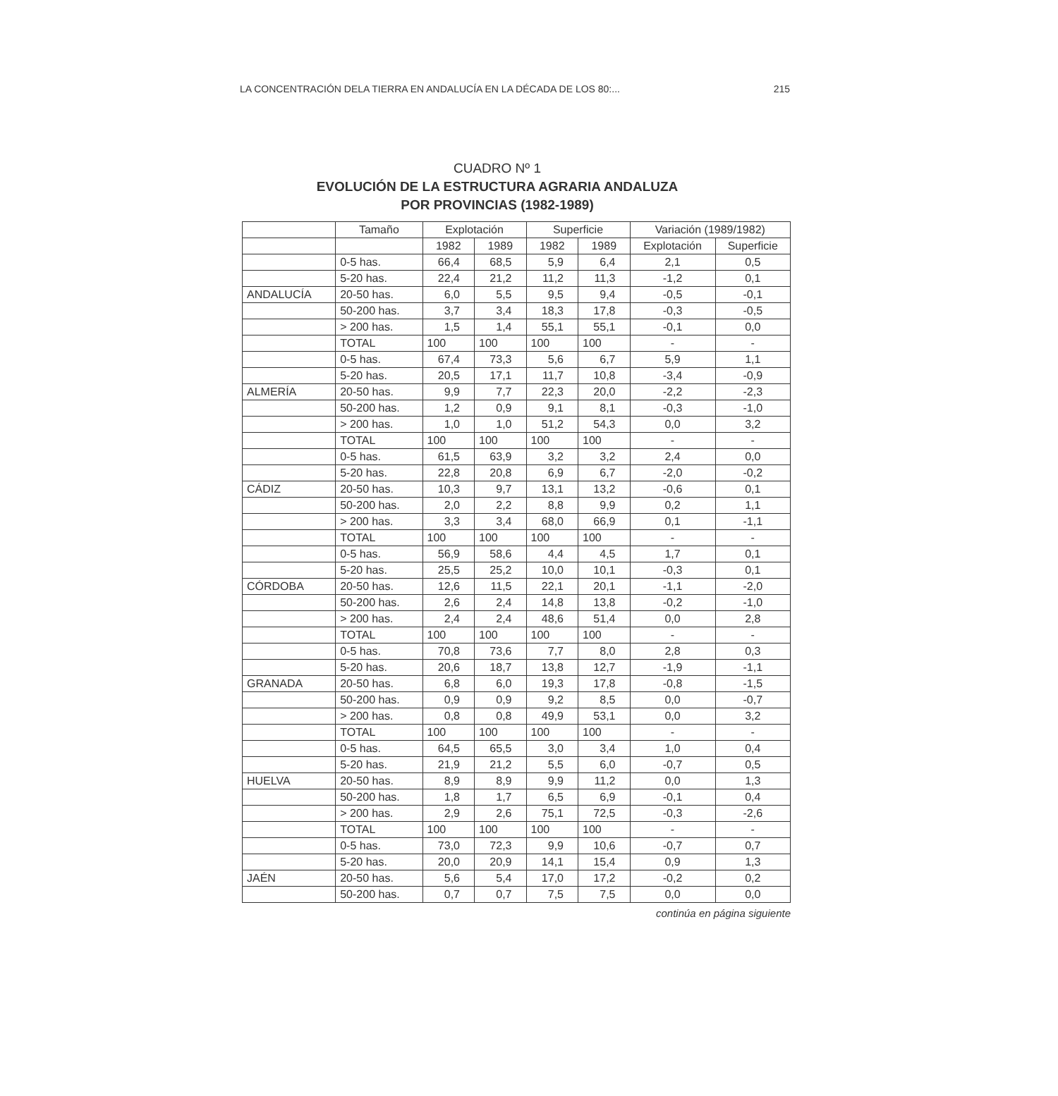LA CONCENTRACIÓN DELA TIERRA EN ANDALUCÍA EN LA DÉCADA DE LOS 80:... 215
CUADRO Nº 1
EVOLUCIÓN DE LA ESTRUCTURA AGRARIA ANDALUZA
POR PROVINCIAS (1982-1989)
| | Tamaño | Explotación | | Superficie | | Variación (1989/1982) | |
| --- | --- | --- | --- | --- | --- | --- | --- |
| | | 1982 | 1989 | 1982 | 1989 | Explotación | Superficie |
| | 0-5 has. | 66,4 | 68,5 | 5,9 | 6,4 | 2,1 | 0,5 |
| | 5-20 has. | 22,4 | 21,2 | 11,2 | 11,3 | -1,2 | 0,1 |
| ANDALUCÍA | 20-50 has. | 6,0 | 5,5 | 9,5 | 9,4 | -0,5 | -0,1 |
| | 50-200 has. | 3,7 | 3,4 | 18,3 | 17,8 | -0,3 | -0,5 |
| | > 200 has. | 1,5 | 1,4 | 55,1 | 55,1 | -0,1 | 0,0 |
| | TOTAL | 100 | 100 | 100 | 100 | - | - |
| | 0-5 has. | 67,4 | 73,3 | 5,6 | 6,7 | 5,9 | 1,1 |
| | 5-20 has. | 20,5 | 17,1 | 11,7 | 10,8 | -3,4 | -0,9 |
| ALMERÍA | 20-50 has. | 9,9 | 7,7 | 22,3 | 20,0 | -2,2 | -2,3 |
| | 50-200 has. | 1,2 | 0,9 | 9,1 | 8,1 | -0,3 | -1,0 |
| | > 200 has. | 1,0 | 1,0 | 51,2 | 54,3 | 0,0 | 3,2 |
| | TOTAL | 100 | 100 | 100 | 100 | - | - |
| | 0-5 has. | 61,5 | 63,9 | 3,2 | 3,2 | 2,4 | 0,0 |
| | 5-20 has. | 22,8 | 20,8 | 6,9 | 6,7 | -2,0 | -0,2 |
| CÁDIZ | 20-50 has. | 10,3 | 9,7 | 13,1 | 13,2 | -0,6 | 0,1 |
| | 50-200 has. | 2,0 | 2,2 | 8,8 | 9,9 | 0,2 | 1,1 |
| | > 200 has. | 3,3 | 3,4 | 68,0 | 66,9 | 0,1 | -1,1 |
| | TOTAL | 100 | 100 | 100 | 100 | - | - |
| | 0-5 has. | 56,9 | 58,6 | 4,4 | 4,5 | 1,7 | 0,1 |
| | 5-20 has. | 25,5 | 25,2 | 10,0 | 10,1 | -0,3 | 0,1 |
| CÓRDOBA | 20-50 has. | 12,6 | 11,5 | 22,1 | 20,1 | -1,1 | -2,0 |
| | 50-200 has. | 2,6 | 2,4 | 14,8 | 13,8 | -0,2 | -1,0 |
| | > 200 has. | 2,4 | 2,4 | 48,6 | 51,4 | 0,0 | 2,8 |
| | TOTAL | 100 | 100 | 100 | 100 | - | - |
| | 0-5 has. | 70,8 | 73,6 | 7,7 | 8,0 | 2,8 | 0,3 |
| | 5-20 has. | 20,6 | 18,7 | 13,8 | 12,7 | -1,9 | -1,1 |
| GRANADA | 20-50 has. | 6,8 | 6,0 | 19,3 | 17,8 | -0,8 | -1,5 |
| | 50-200 has. | 0,9 | 0,9 | 9,2 | 8,5 | 0,0 | -0,7 |
| | > 200 has. | 0,8 | 0,8 | 49,9 | 53,1 | 0,0 | 3,2 |
| | TOTAL | 100 | 100 | 100 | 100 | - | - |
| | 0-5 has. | 64,5 | 65,5 | 3,0 | 3,4 | 1,0 | 0,4 |
| | 5-20 has. | 21,9 | 21,2 | 5,5 | 6,0 | -0,7 | 0,5 |
| HUELVA | 20-50 has. | 8,9 | 8,9 | 9,9 | 11,2 | 0,0 | 1,3 |
| | 50-200 has. | 1,8 | 1,7 | 6,5 | 6,9 | -0,1 | 0,4 |
| | > 200 has. | 2,9 | 2,6 | 75,1 | 72,5 | -0,3 | -2,6 |
| | TOTAL | 100 | 100 | 100 | 100 | - | - |
| | 0-5 has. | 73,0 | 72,3 | 9,9 | 10,6 | -0,7 | 0,7 |
| | 5-20 has. | 20,0 | 20,9 | 14,1 | 15,4 | 0,9 | 1,3 |
| JAÉN | 20-50 has. | 5,6 | 5,4 | 17,0 | 17,2 | -0,2 | 0,2 |
| | 50-200 has. | 0,7 | 0,7 | 7,5 | 7,5 | 0,0 | 0,0 |
continúa en página siguiente